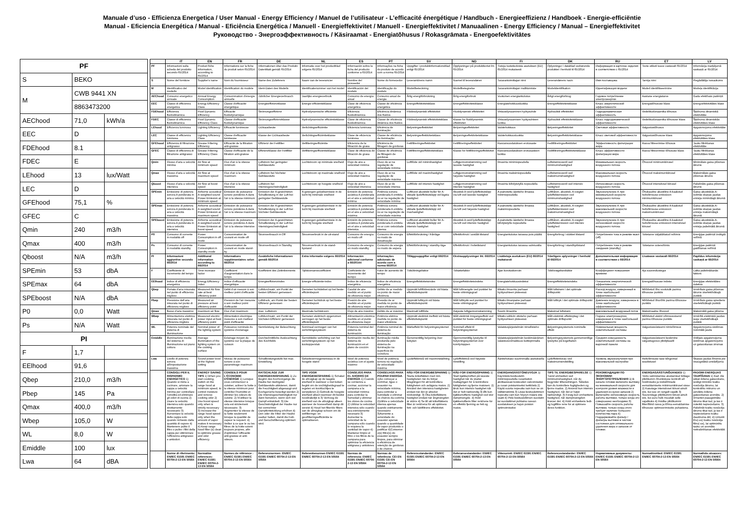Manuale d’uso - Efficienza Energetica / User Manual - Energy Efficiency / Manuel de l’utilisateur - L’efficacité énergétique / Handbuch - Energieeffizienz / Handboek - Energie-efficiëntie
Manual - Eficiencia Energética / Manual - Eficiência Energética / Manuell - Energieffektivitet / Manuell - Energieffektivitet / Manuaalinen - Energy Efficiency / Manual – Energieffektivitet
Руководство - Энергоэффективность / Käsiraamat - Energiatõhusus / Rokasgrāmata - Energoefektivitātes
| PF | | |
| --- | --- | --- |
| S | BEKO | |
| M | CWB 9441 XN | |
| | 8863473200 | |
| AEChood | 71,0 | kWh/a |
| EEC | D | |
| FDEhood | 8.1 | |
| FDEC | E | |
| LEhood | 13 | lux/Watt |
| LEC | D | |
| GFEhood | 75,1 | % |
| GFEC | C | |
| Qmin | 240 | m3/h |
| Qmax | 400 | m3/h |
| Qboost | N/A | m3/h |
| SPEmin | 53 | dbA |
| SPEmax | 64 | dbA |
| SPEboost | N/A | dbA |
| P0 | 0,0 | Watt |
| Ps | N/A | Watt |
| PI | | |
| F | 1,7 | |
| EElhood | 91,6 | |
| Qbep | 210,0 | m3/h |
| Pbep | 145 | Pa |
| Qmax | 400,0 | m3/h |
| Wbep | 105,0 | W |
| WL | 8,0 | W |
| Emiddle | 100 | lux |
| Lwa | 64 | dBA |
| | IT | EN | FR | DE | NL | ES | PT | SV | NO | FI | DK | RU | ET | LV |
| --- | --- | --- | --- | --- | --- | --- | --- | --- | --- | --- | --- | --- | --- | --- |
| PF | Informazioni sulla scheda del prodotto secondo 65/2014 | Product fiche information, according to 65/2014 | Informations sur la fiche du produit selon 65/2014 | Informationen über das Produkt-Datenblatt gemäß 65/2014 | Informatie over het productblad volgens 65/2014 | Información sobre la ficha del producto conforme a 65/2014 | Informações na ficha do produto de acordo com a norma 65/2014 | Uppgifter i produktinformationsblad enligt 65/2014 | Opplysninger på produktkortet iht. 65/2014 | Tietoja tuotetiedoista asetuksen (EU) 65/2014 mukaisesti | Oplysninger i datablad vedrørende produktet i henhold til 65/2014 | Информация в карточке изделия в соответствии с 65/2014 | Toote etiketi teave vastavalt 65/2014 | Informācija marķējumā saskaņā ar 65/2014 |
| S | Nome del fornitore | Supplier's name | Nom du fournisseur | Name des Zulieferers | Naam van de leverancier | Nombre del proveedor | Nome do fornecedor | Leverantörens namn | Navnet til leverandøren | Tavarantoimittajan nimi | Leverandørens navn | Имя поставщика | Tarnija nimi | Piegādātāja nosaukums |
| M | Identificativo del modello | Model identification | Identification du modèle | Ident-Daten des Modells | Identificatienummer van het model | Identificación del modelo | Identificação do modelo | Modellbeteckning | Modellbetegnelse | Tavarantoimittajan mallitunniste | Modelidentifikation | Идентификация модели | Mudeli identifitseerimine | Modeļa identifikācija |
| AEChood | Consumo energetico annuale | Annual Energy Consumption | Consommation d'énergie annuelle | Jährlicher Energieverbrauch | Jaarlijks energieverbruik | Consumo de energía anual | Consumo anual de energia | Årlig energiförbrukning | Årlig energiforbruk | Vuotuinen energiankulutus | Årligt energiforbrug | Годовое потребление электроэнергии | Aastane energiatarve | Gada efektīvais patēriņš |
| EEC | Classe di efficienza energetica | Energy Efficiency Class | Classe d'efficacité énergétique | Energieeffizienzklasse | Energie-efficiëntieklasse | Clase de eficiencia energética | Classe de eficiência energética | Energieffektivitetsklass | Energieffektivitetsklasse | Energiatehokkuusluokka | Energieffektivitetsklasse | Класс энергетической эффективности | Energiatõhususe klass | Energoefektivitātes klase |
| FDEhood | Efficienza fluidodinamica | Fluid Dynamic Efficiency | Efficacité fluidodynamique | Strömungseffizienz | Hydrodynamische efficiëntie | Eficiencia fluidodinámica | Eficiência dinâmica dos fluidos | Flödesdynamisk effektivitet | Fluiddynamisk effektivitet | Virtausdynaaminen hyötysuhde | Hydraulisk effektivitet | Гидродинамическая эффективность | Vedelikudünaamika tõhusus | Šķidruma dinamiskā efektivitāte |
| FDEC | Classe di efficienza fluidodinamica | Fluid Dynamic Efficiency Class | Classe d'efficacité fluidodynamique | Strömungseffizienzklasse | Hydrodynamische efficiëntieklasse | Clase de eficiencia fluidodinámica | Classe de eficiência dinâmica dos fluidos | Flödesdynamisk effektivitetsklass | Klasse for fluiddynamisk effektivitet | Virtausdynaamisen hyötysuhteen luokka | Hydraulisk effektivitetsklasse | Класс гидродинамической эффективности | Vedelikudünaamika tõhususe klass | Šķidruma dinamiskās efektivitātes klase |
| LEhood | Efficienza luminosa | Lighting Efficiency | Efficacité lumineuse | Lichtausbeute | Verlichtingsefficiëntie | Eficiencia luminosa | Eficiência de iluminação | Belysningseffektivitet | Belysningseffektivitet | Valotehokkuus | Belysningseffektivitet | Световая эффективность | Valgustustõhusus | Apgaismojuma efektivitāte |
| LEC | Classe di efficienza luminosa | Lighting Efficiency Class | Classe d'efficacité lumineuse | Klasse der Lichtausbeute | Verlichtingsefficiëntieklasse | Clase de eficiencia luminosa | Classe de eficiência de iluminação | Belysningseffektivitetsklass | Belysningseffektivitetsklasse | Valotehokkuusluokka | Belysningseffektivitetsklasse | Класс световой эффективности | Valgustustõhususe klass | Apgaismojuma efektivitātes klase |
| GFEhood | Efficienza di filtrazione antigrasso | Grease Filtering Efficiency | Efficacité de la filtration anti-graisse | Effizienz der Fettfilter | Vetfilteringsefficiëntie | Eficiencia de la filtración de grasa | Eficiência de filtragem de gorduras | Fettfiltreringseffektivitet | Fettfiltreringseffektivitet | Rasvansuodatuksen erotusaste | Fedtfiltreringseffektivitet | Эффективность фильтрации жира | Rasva filtreerimise tõhusus | Tauku filtrēšanas efektivitāte |
| GFEC | Classe di efficienza di filtrazione antigrasso | Grease Filtering Efficiency Class | Classe d'efficacité de la filtration anti-graisse | Effizienzklasse der Fettfilter | Vetfilteringsefficiëntieklasse | Clase de eficiencia de filtración de grasa | Classe de eficiência de filtragem de gorduras | Fettfiltreringseffektivitetsklass | Klasse for fettfiltreringseffektivitet | Rasvansuodatuksen erotusasteen luokka | Fedtfiltreringseffektivitetsklasse | Класс эффективности фильтрации жира | Rasva filtreerimise tõhususe klass | Tauku filtrēšanas efektivitātes klase |
| Qmin | Flusso d'aria a velocità minima | Air flow at minimum speed | Flux d'air à la vitesse minimum | Luftstrom bei geringster Gebläsestufe | Luchtstroom op minimale snelheid | Flujo de aire a velocidad mínima | Fluxo de ar na regulação de velocidade mínima | Luftflöde vid minimihastighet | Luftgjennomstrømming ved laveste hastighet | Ilmavirta minimiopeudella | Luftstrømsværdi ved minimumshastighed | Минимальная скорость воздушного потока | Õhuvool minimumkiirusel | Minimālais gaisa plūsmas ātrums |
| Qmax | Flusso d'aria a velocità massima | Air flow at maximum speed | Flux d'air à la vitesse maximum | Luftstrom bei höchster Gebläsestufe | Luchtstroom op maximale snelheid | Flujo de aire a velocidad máxima | Fluxo de ar na regulação de velocidade máxima | Luftflöde vid maximihastighet | Luftgjennomstrømming ved høyeste hastighet | Ilmavirta maksimiopeudella | Luftstrømsværdi ved maksimumshastighed | Максимальная скорость воздушного потока | Õhuvool maksimumkiirusel | Maksimālais gaisa plūsmas ātrums |
| Qboost | Flusso d'aria a velocità intensiva | Air flow at boost speed | Flux d'air à la vitesse intensive | Luftstrom bei Intensivgeschwindigkeit | Luchtstroom op hoogste snelheid | Flujo de aire a velocidad intensiva | Fluxo de ar de velocidade intensa | Luftflöde vid intensiv hastighet | Luftgjennomstrømming ved intensiv hastighet | Ilmavirta kiihdytetyllä nopeudella | Luftstrømsværdi ved intensiv hastighed | Интенсивная скорость воздушного потока | Õhuvool intensiivsel kiirusel | Palielināts gaisa plūsmas ātrums |
| SPEmin | Emissione di potenza sonora A ponderata in aria a velocità minima | Airborne acoustical A-weighted sound Power Emission at minimum speed | Émission de puissance sonore pondérée A dans l'air à la vitesse minimum | Emission der A-gewichteten Schallleistung in der Luft bei geringster Gebläsestufe | A-gewogen geluidsemissie in de lucht bij minimale snelheid | Emisión de potencia acústica A ponderada en el aire a velocidad mínima | Potência sonora ponderada A emitida no ar na regulação de velocidade mínima | Luftburet akustiskt buller för A-viktade ljudeffektutsläpp vid lägsta hastighet | Akustisk A-veid lydeffektutslipp via luft ved laveste hastighet | A-painotettu ääniteho ilmassa minimiopeudella | Luftbåren, akustisk, A-vægtet lydeffektemission ved minimumshastighed | Звукоизлучение А при минимальной скорости воздушного потока | Õhukaudne akustiline A-kaalutud helivõimsuse emissioon minimumkiirusel | Gaisa akustiskās A-svērtās skaņas jaudas emisija minimālajā ātrumā |
| SPEmax | Emissione di potenza sonora A ponderata in aria a velocità massima | Airborne acoustical A-weighted sound Power Emission at maximum speed | Émission de puissance sonore pondérée A dans l'air à la vitesse maximum | Emission der A-gewichteten Schallleistung in der Luft bei höchster Gebläsestufe | A-gewogen geluidsemissie in de lucht bij maximale snelheid | Emisión de potencia acústica A ponderada en el aire a velocidad máxima | Potência sonora ponderada A emitida no ar na regulação de velocidade máxima | Luftburet akustiskt buller för A-viktade ljudeffektutsläpp vid maxhastighet | Akustisk A-veid lydeffektutslipp via luft ved høyeste hastighet | A-painotettu ääniteho ilmassa maksimiopeudella | Luftbåren, akustisk, A-vægtet lydeffektemission ved maksimumshastighed | Звукоизлучение А при максимальной скорости воздушного потока | Õhukaudne akustiline A-kaalutud helivõimsuse emissioon maksimumkiirusel | Gaisa akustiskās A-svērtās skaņas jaudas emisija maksimālajā ātrumā |
| SPEboost | Emissione di potenza sonora A ponderata in aria a velocità intensiva | Airborne acoustical A-weighted sound Power Emission at boost speed | Émission de puissance sonore pondérée A dans l'air à la vitesse intensive | Emission der A-gewichteten Schallleistung in der Luft bei Intensivgeschwindigkeit | A-gewogen geluidsemissie in de lucht bij hoogste snelheid | Emisión de potencia acústica A ponderada en el aire a velocidad intensiva | Potência sonora ponderada A emitida no ar com velocidade intensa | Luftburet akustiskt buller för A-viktade ljudeffektutsläpp vid intensiv hastighet | Akustisk A-veid lydeffektutslipp via luft ved intensiv hastighet | A-painotettu ääniteho ilmassa kiihdytetyllä nopeudella | Luftbåren, akustisk, A-vægtet lydeffektemission ved intensiv hastighed | Звукоизлучение А при интенсивной скорости воздушного потока | Õhukaudne akustiline A-kaalutud helivõimsuse emissioon intensiivsel kiirusel | Gaisa akustiskās A-svērtās skaņas jaudas emisija palielinātā ātrumā |
| P0 | Consumo di corrente in modalità off | Power Consumption in off mode | Consommation de courant en mode off | Stromverbrauch in Off | Stroomverbruik in de uit-stand | Consumo de energía en modo off | Consumo de energia no modo de desativação | Effektförbrukning i frånläge | Effektforbruk i avslått tilstand | Energiankulutus tavassa pois päältä | Energiforbrug i slukket tilstand | Потребление тока в режиме выкл (off) | Toitetarve väljalülitatud režiimis | Enerģijas patēriņš izslēgtā režīmā |
| Ps | Consumo di corrente in modalità standby | Power Consumption in standby mode | Consommation de courant en mode stand-by | Stromverbrauch in Standby | Stroomverbruik in de stand-bystand | Consumo de energía en modo standby | Consumo de energia no modo de espera | Effektförbrukning i standby-läge | Effektforbruk i hviletilstand | Energiankulutus tavassa valmiustila | Energiforbrug i standbytilstand | Потребление тока в режиме ожидания (standby) | Toitetarve ooterežiimis | Enerģijas patēriņš gaidīšanas režīmā |
| PI | Informazioni aggiuntive secondo 66/2014 | Additional information according to 66/2014 | Informations supplémentaires selon 66/2014 | Zusätzliche Informationen gemäß 66/2014 | Extra informatie volgens 66/2014 | Información adicional conforme a 66/20144 | Informações adicionais de acordo com a norma 66/2014 | Tilläggsuppgifter enligt 66/2014 | Ekstraopplysninger iht. 66/2014 | Lisätietoja asetuksen (EU) 66/2014 mukaisesti | Yderligere oplysninger i henhold til 66/2014 | Дополнительная информация в соответствии с 66/2014 | Lisateave vastavalt 66/2014 | Papildus informācija saskaņā ar 66/2014 |
| F | Coefficiente di incremento del tempo | Time increase factor | Coefficient d'augmentation dans le temps | Koeffizient des Zeitinkrements | Tijdstoenamecoëfficiënt | Coeficiente de incremento del tiempo | Fator de aumento de tempo | Tidsökningsfaktor | Tidsøkefaktor | Ajan korotuskerroin | Tidsforøgelsesfaktor | Коэффициент повышения времени | Aja suurendustegur | Laika palielināšanās faktors |
| EElhood | Indice di efficienza energetica | Energy Efficiency Index | Indice d'efficacité énergétique | Energieeffizienzindex | Energie-efficiëntie-index | Índice de eficiencia energética | Índice de eficiência energética | Energieffektivitetsindex | Energieffektivitetsindeks | Energiatehokkuusindeksi | Energieffektivitetsindeks | Показатель энергетической эффективности | Energiatõhususe indeks | Enerģijas efektivitātes indekss |
| Qbep | Portata d'aria misurata nel punto di efficienza migliore | Measured Air flow rate at best efficiency point | Débit d'air mesuré à son meilleur point d'efficacité | Luftdurchsatz, am Punkt der besten Effizienz gemessen | Gemeten luchtdebiet op het beste-efficiëntiepunt | Caudal de aire medido en el punto de eficiencia mejor | Débito de ar medido no ponto de maior eficiência | Uppmätt luftflödesvärde vid bästa effektivitetspunkt | Målt luftmengde ved punktet for beste virkningsgrad | Mitattu ilmavirta parhaan hyötysuhteen pisteessä | Målt luftstrøm i det optimale driftspunkt | Расход воздуха, измеренный в точке наибольшей эффективности | Mõõdetud õhu voolutulk parima tõhususe punktis | Izmērītais gaisa plūsmas ātrums visefektīvākajā punktā |
| Pbep | Pressione dell'aria misurata nel punto di efficienza migliore | Measured air pressure at best efficiency point | Pression de l'air mesurée à son meilleur point d'efficacité | Luftdruck, am Punkt der besten Effizienz gemessen | Gemeten luchtdruk op het beste-efficiëntiepunt | Presión de aire medido en el punto de eficiencia mejor | Pressão de ar medida no ponto de maior eficiência | Uppmätt lufttryck vid bästa effektivitetspunkt | Målt lufttrykk ved punktet for beste virkningsgrad | Mitattu ilmanpaine parhaan hyötysuhteen pisteessä | Målt lufttryk i det optimale driftspunkt | Давление воздуха, измеренное в точке наибольшей эффективности | Mõõdetud õhurõhk parima tõhususe punktis | Izmērītais gaisa spiediens visefektīvākajā punktā |
| Qmax | flusso d'aria massimo | maximum air flow | Flux d'air maximum | max. Luftstrom | Maximale luchtstroom | Flujo de aire máximo | Débito de ar máximo | Maximalt luftflöde | Høyeste luftgjennomstrømming | Suurin ilmavirta | Maksimal luftstrøm | максимальный воздушный поток | Maksimaalne õhuvool | Maksimālā gaisa plūsma |
| Wbep | Alimentazione elettrica misurata nel punto di efficienza migliore | Measured electric power input at best efficiency point | Alimentation électrique mesurée à son meilleur point d'efficacité | Luftdurchsatz, am Punkt der höchsten Effizienz gemessen | Gemeten elektrisch opgenomen vermogen op het beste-efficiëntiepunt | Alimentación eléctrica medida en el punto de eficiencia mejor | Potência elétrica medida no ponto de maior eficiência | Uppmätt elektrisk ineffekt vid bästa effektivitetspunkt | Målt elektrisk inngangseffekt ved punktet for beste virkningsgrad | Mitattu sähkön ottoteho parhaan hyötysuhteen pisteessä | Målt elektrisk effektoptag i det optimale driftspunkt | Подача электроэнергии, измеренная в точке наибольшей эффективности | Mõõdetud elektri võimsussisend parima tõhususe punktis | Izmērītā elektriskā jaudas ieeja visefektīvākajā punktā |
| WL | Potenza nominale del sistema di illuminazione | Nominal power of the lighting system | Puissance nominale du système d'éclairage | Nennleistung der Beleuchtung | Nominaal vermogen van het verlichtingssysteem | Potencia nominal del sistema de iluminación | Potência nominal do sistema de iluminação | Märkeffekt för belysningssystemet | Nominell effekt til belysningssystemet | Valaistusjärjestelmän nimellisteho | Belysningssystemets nominelle effekt | Номинальная мощность осветительной системы | Valgustussüsteemi nimivõimsus | Apgaismojuma sistēmas nominālā jauda |
| Emiddle | Illuminazione media del sistema di illuminazione sul piano cottura | Average illumination of the lighting system on the cooking surface | Éclairage moyen du système sur la plaque de cuisson | Durchschnittliche Ausleuchtung des Kochfelds | Gemiddelde verlichting van het verlichtingssysteem op het kookoppervlak | Iluminación media del sistema de iluminación en el plano de cocción | Iluminação média produzida pelo sistema de iluminação na superfície de cozedura | Genomsnittlig belysning över kokytan | Gjennomsnittlig lysstyrke til belysningssystemet over komfyrtoppen | Valaistusjärjestelmän keskimääräinen valaistusvoimakkuus keittopinnalla | Belysningssystemets gennemsnitlige lysstyrke på kogefladen | Средняя освещенность осветительной системы на варочной панели | Valgustussüsteemi keskmine valgustugevus pliidiplaadil | Vidējais apgaismojuma sistēmas apgaismojums uz gatavošanas virsmas |
| Lwa | Livello di potenza sonora all'impostazione massima | Sound power level at the highest setting | Niveau de puissance sonore à son paramétrage maximum | Schallleistungsstufe bei max. Einstellung | Geluidsvermogensniveau in de hoogste stand | Nivel de potencia acústica con el ajuste máximo | Nível de potência sonora na regulação de velocidade máxima | Ljudeffektnivå vid maximinställning | Lydeffektnivå ved høyeste innstilling | Äänitehotaso suurimmalla asetuksella | Lydeffektniveau ved maksimumsindstilling | Уровень звукоизлучения при максимальной настройке | Helivõimsuse tase kõrgeimal seadistusel | Skaņas jaudas līmenis pie visaugstākā uzstādījuma |
| | CONSIGLI PER IL RISPARMIO ENERGETICO 1) Quando si inizia a cucinare, azionare la cappa a velocità minima per controllare l'umidità ed eliminare gli odori di cucina 2) Usare la velocità intensiva solo quando strettamente necessario 3) Aumentare la velocità della cappa solo quando richiesto dalla quantità di vapore 4) Mantenere pulito il filtro o pulire i filtri della cappa per ottimizzare l'efficienza antigrasso e antiodori. | ENERGY SAVING TIPS 1) When you start cooking, switch on the range hood at minimum speed, to control moisture and remove cooking odor 2) Use boost speed only when is strictly necessary 3) Increase the range hood speed only when the amount of vapor makes it necessary 4) Keep range hood filter (s) clean to optimize grease and odor efficiency. | CONSEILS POUR L'ÉCONOMIE D'ÉNERGIE 1) Lorsque vous commencez à cuisiner, activez la hotte à la vitesse minimum pour contrôler l'humidité et éliminer les odeurs de cuisine. 2) N'utilisez la vitesse intensive lorsque cela est strictement nécessaire. 3) Augmentez la vitesse de la hotte seulement lorsque la quantité de vapeur le requiert. 4) Veillez à ce que le ou les filtres de la hotte soient toujours propres, afin d'optimiser l'efficacité anti-graisse et anti-odeurs. | RATSCHLÄGE ZUR ENERGIEEINSPARUNG 1) Zu Beginn des Kochvorgangs die Haube bei niedrigster Gebläsestufe aktivieren, damit die Feuchtigkeit abgesaugt und Kochgerüche beseitigt werden 2) Die Intensivgeschwindigkeit nur dann benutzen, wenn sich viel Dampf entwickelt. 3) Die Geschwindigkeit der Haube nur bei vermehrter Dampfentwicklung erhöhen 4) Den oder die Filter der Haube sauber halten, damit die Fett- und Geruchsfilterung optimiert wird. | TIPS VOOR ENERGIEBESPARING 1) Schakel de afzuigkap op de laagste snelheid in wanneer u met koken begint om de vochtigheidsgraad te regelen en kookluchtjes te verwijderen 2) Gebruik de hoogste snelheid alleen wanneer dit beslist noodzakelijk is 3) Verhoog de snelheid van de afzuigkap alleen wanneer de hoeveelheid damp dit vereist 4) Houd het filter/de filters van de afzuigkap schoon om de vetfilterings- en geurfilteringsefficiëntie te optimaliseren. | CONSEJOS PARA EL AHORRO DE ENERGÍA 1) Cuando se comienza a cocinar, accionar la campana a la velocidad mínima para controlar la humedad y eliminar los olores de cocina 2) Utilizar la velocidad intensiva sólo cuando sea estrictamente necesario 3) Aumentar la velocidad de la campana sólo cuando lo requiera la cantidad de vapor 4) Mantener limpio el filtro o los filtros de la campana para optimizar la eficiencia antigrasa y antiolores | CONSELHOS PARA POUPAR ENERGIA 1)Ao começar a cozinhar, ligue o exaustor na velocidade mínima, para controlar a humidade e eliminar os cheiros da cozinha 2)Utilize a velocidade intensa apenas quando estritamente necessário 3)Aumente a velocidade do exaustor apenas quando a quantidade de vapor produzido o justificar 4)Conserve o(s) filtro(s) do exaustor sempre limpos, para otimizar a eficiência de retenção de gorduras e de cheiros | RÅD FÖR ENERGIBESPARING 1) Starta köksfläkten med min. hastigheten när du börjar tillagningen för att kontrollera fuktigheten och avlägsna matos. 2) Använd den intensiva hastigheten endast när det är absolut nödvändigt. 3) Öka köksfläktens hastighet endast när ångmängden är större 4) Se till att köksfläktens filter är rent/rena för att optimera fett- och luktfiltrens effektivitet. | RÅD FOR ENERGISPARING 1) Start kjøkkenviften på laveste hastighet når du starter matlagingen for å kontrollere fuktigheten og fjerne matosen. 2) Bruk kun intensiv hastighet når det er helt nødvendig 3) Øk kun kjøkkenviftens hastighet ved stor dampmengde. 4) Hold kjøkkenviftens filter rent/rene for en effektiv fjerning av fett og matos. | ENERGIANSÄÄSTÖNEUVOJA 1) Käynnistä liesituuletin minimiopeudella ruoanlaiton aloittaessasi kosteuden valvomiseksi ja ruoan poistamiseksi keittiöstä 2) Käytä suurta nopeutta vain kun se on välttämätöntä 3) Lisää liesituulettimen nopeutta vain kun höyryn määrä sitä vaatii 4) Pidä liesituulettimen suodatin tai suodattimet puhtaina rasvan suodatuksen ja hajun poiston optimoimiseksi | TIPS TIL ENERGIBESPARELSE 1) Tænd emhætten ved minimumshastighed, når du begynder tilberedningen. Således kan du kontrollere fugtigheden og fjerne mados. 2) Anvend kun intensiv hastighed, når det er højst nødvendigt. 3) Forøg kun emhættens hastighed, når dampmængden kræver det. 4) Hold emhættens fedt- og lugtfiltre rene for at optimere deres funktion. | РЕКОМЕНДАЦИИ ПО ЭКОНОМИИ ЭНЕРГОПОТРЕБЛЕНИЯ 1) В начале готовки включите вытяжку на минимальной скорости для контроля уровня влажности и удаления из кухни запахов 2) Включайте интенсивную скорость работы вытяжки, только когда это совершенно необходимо 3) Повышайте скорость работы вытяжки, только когда этого требует наличие большого количества пара 4) Поддерживайте фильтр / фильтры вытяжки в чистом состоянии для оптимального удаления жира и запахов от готовки. | ENERGIASÄÄSTUNÕUANDED 1) Toidu valmistamise alustamisel lülitage pliidikumm õhuniiskuse kontrolli all hoidmiseks ja toidulõhnade eemaldamiseks miinimumkiirusel sisse 2) Kasutage intensiivset kiirust ainult siis, kui see on rangelt vajalik 3) Suurendage pliidikummi kiirust ainult siis, kui auru hulk muudab selle vajalikuks 4) Hoidke pliidikummi filter/filtrid rasva ja lõhna eemaldamise tõhususe optimeerimiseks puhastena. | PADOMI ENERĢIJAS TAUPĪŠANAI 1) Kad Jūs sākat ēdiena gatavošanu, ieslēgt nimirālo tvaiku nosūcēja ātrumu, lai kontrolētu mitrumu un aizvāktu ēdiena gatavošanas aromātu. 2) Izmantot paaugstinātu ātrumu tikai tad, ja tas ir noteikti nepieciešams. 3) Palielināt tvaiku nosūcēja ātrumu tikai tad, ja tas ir nepieciešams tvaiku daudzuma dēļ. 4) Uzturēt tīru(-us) tvaiku nosūcēja filtru(-us), lai optimizētu tauku un aromātu neitralizēšanas efektivitāti. |
| | Norme di riferimento: EN/IEC 61591 EN/IEC 60704-2-13 EN 50564 | Normative references: EN/IEC 61591 EN/IEC 60704-2-13 EN 50564 | Normes de référence : EN/IEC 61591 EN/IEC 60704-2-13 EN 50564 | Referenznormen: EN/IEC 61591 EN/IEC 60704-2-13 EN 50564 | Referentienormen EN/IEC 61591 EN/IEC 60704-2-13 EN 50564 | Normas de referencia: EN/IEC 61591 EN/IEC 60704-2-13 EN 50564 | Normas de referência: CEI EN 61591 CEI EN 60704-2-13 EN 50564 | Referensstandarder: EN/IEC 61591 EN/IEC 60704-2-13 EN 50564 | Referansestandarder: EN/IEC 61591 EN/IEC 60704-2-13 EN 50564 | Viitenormit: EN/IEC 61591 EN/IEC 60704-2-13 EN 50564 | Referencestandarder: EN/IEC 61591 EN/IEC 60704-2-13 EN 50564 | Нормативные документы: EN/IEC 61591 EN/IEC 60704-2-13 EN 50564 | Normatiivviited: EN/IEC 61591 EN/IEC 60704-2-13 EN 50564 | Normatīvās atsauces: EN/IEC 61591 EN/IEC 60704-2-13 EN 50564 |